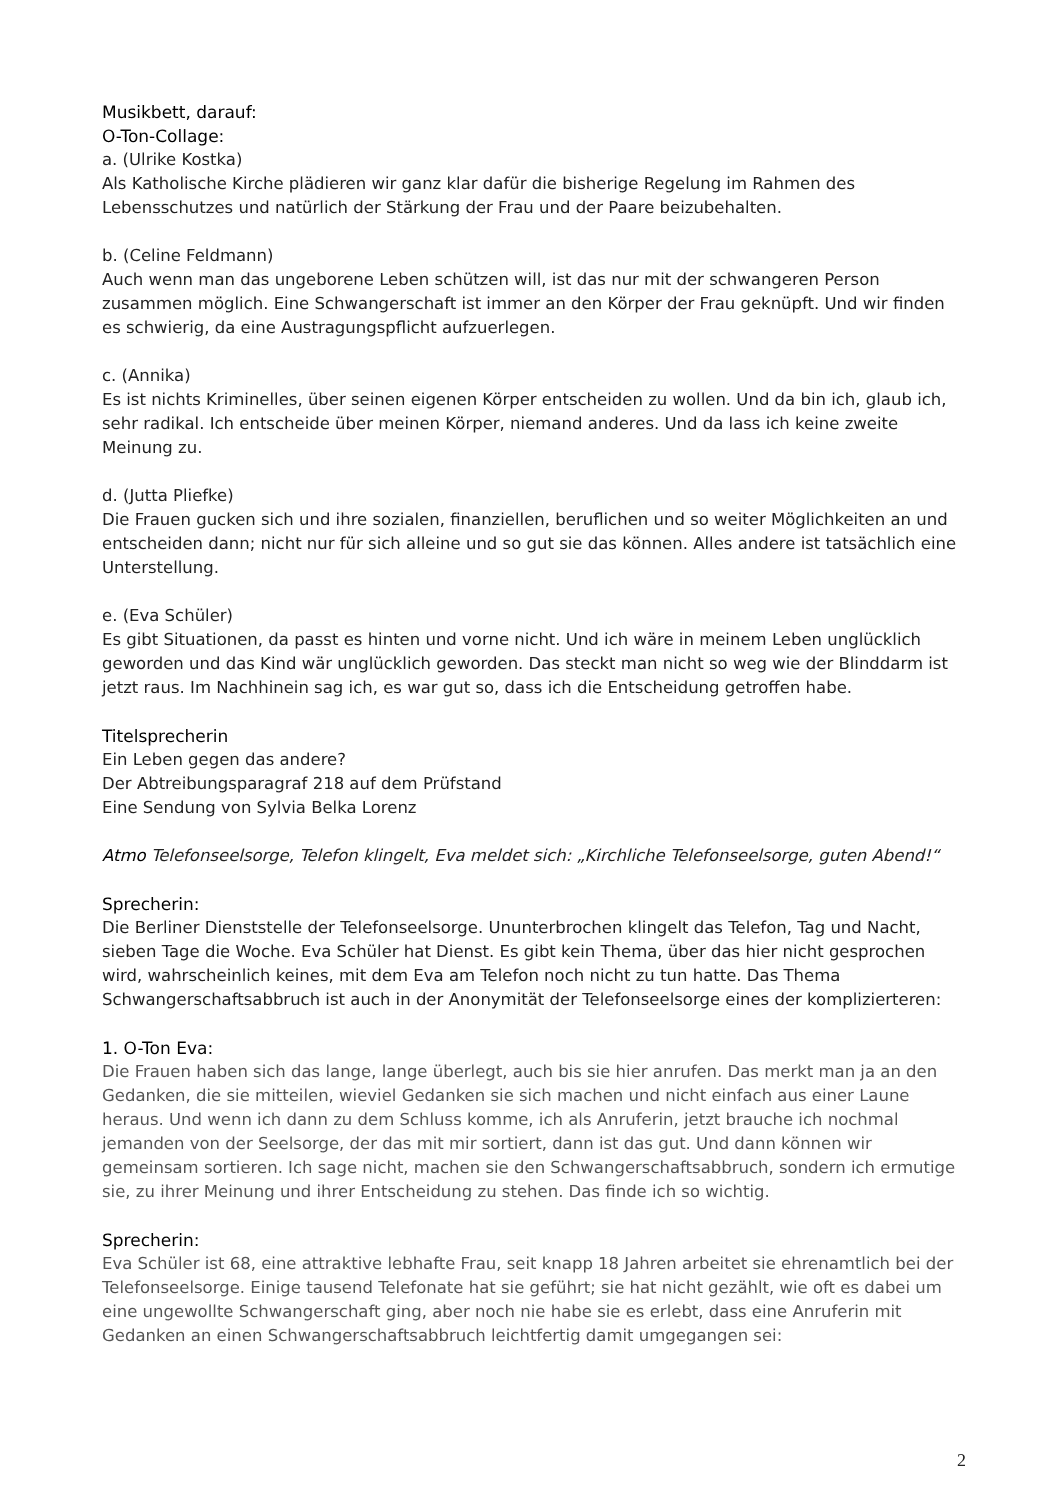Musikbett, darauf:
O-Ton-Collage:
a. (Ulrike Kostka)
Als Katholische Kirche plädieren wir ganz klar dafür die bisherige Regelung im Rahmen des Lebensschutzes und natürlich der Stärkung der Frau und der Paare beizubehalten.
b. (Celine Feldmann)
Auch wenn man das ungeborene Leben schützen will, ist das nur mit der schwangeren Person zusammen möglich. Eine Schwangerschaft ist immer an den Körper der Frau geknüpft. Und wir finden es schwierig, da eine Austragungspflicht aufzuerlegen.
c. (Annika)
Es ist nichts Kriminelles, über seinen eigenen Körper entscheiden zu wollen. Und da bin ich, glaub ich, sehr radikal. Ich entscheide über meinen Körper, niemand anderes. Und da lass ich keine zweite Meinung zu.
d. (Jutta Pliefke)
Die Frauen gucken sich und ihre sozialen, finanziellen, beruflichen und so weiter Möglichkeiten an und entscheiden dann; nicht nur für sich alleine und so gut sie das können. Alles andere ist tatsächlich eine Unterstellung.
e. (Eva Schüler)
Es gibt Situationen, da passt es hinten und vorne nicht. Und ich wäre in meinem Leben unglücklich geworden und das Kind wär unglücklich geworden. Das steckt man nicht so weg wie der Blinddarm ist jetzt raus. Im Nachhinein sag ich, es war gut so, dass ich die Entscheidung getroffen habe.
Titelsprecherin
Ein Leben gegen das andere?
Der Abtreibungsparagraf 218 auf dem Prüfstand
Eine Sendung von Sylvia Belka Lorenz
Atmo Telefonseelsorge, Telefon klingelt, Eva meldet sich: „Kirchliche Telefonseelsorge, guten Abend!“
Sprecherin:
Die Berliner Dienststelle der Telefonseelsorge. Ununterbrochen klingelt das Telefon, Tag und Nacht, sieben Tage die Woche. Eva Schüler hat Dienst. Es gibt kein Thema, über das hier nicht gesprochen wird, wahrscheinlich keines, mit dem Eva am Telefon noch nicht zu tun hatte. Das Thema Schwangerschaftsabbruch ist auch in der Anonymität der Telefonseelsorge eines der komplizierteren:
1. O-Ton Eva:
Die Frauen haben sich das lange, lange überlegt, auch bis sie hier anrufen. Das merkt man ja an den Gedanken, die sie mitteilen, wieviel Gedanken sie sich machen und nicht einfach aus einer Laune heraus. Und wenn ich dann zu dem Schluss komme, ich als Anruferin, jetzt brauche ich nochmal jemanden von der Seelsorge, der das mit mir sortiert, dann ist das gut. Und dann können wir gemeinsam sortieren. Ich sage nicht, machen sie den Schwangerschaftsabbruch, sondern ich ermutige sie, zu ihrer Meinung und ihrer Entscheidung zu stehen. Das finde ich so wichtig.
Sprecherin:
Eva Schüler ist 68, eine attraktive lebhafte Frau, seit knapp 18 Jahren arbeitet sie ehrenamtlich bei der Telefonseelsorge. Einige tausend Telefonate hat sie geführt; sie hat nicht gezählt, wie oft es dabei um eine ungewollte Schwangerschaft ging, aber noch nie habe sie es erlebt, dass eine Anruferin mit Gedanken an einen Schwangerschaftsabbruch leichtfertig damit umgegangen sei:
2